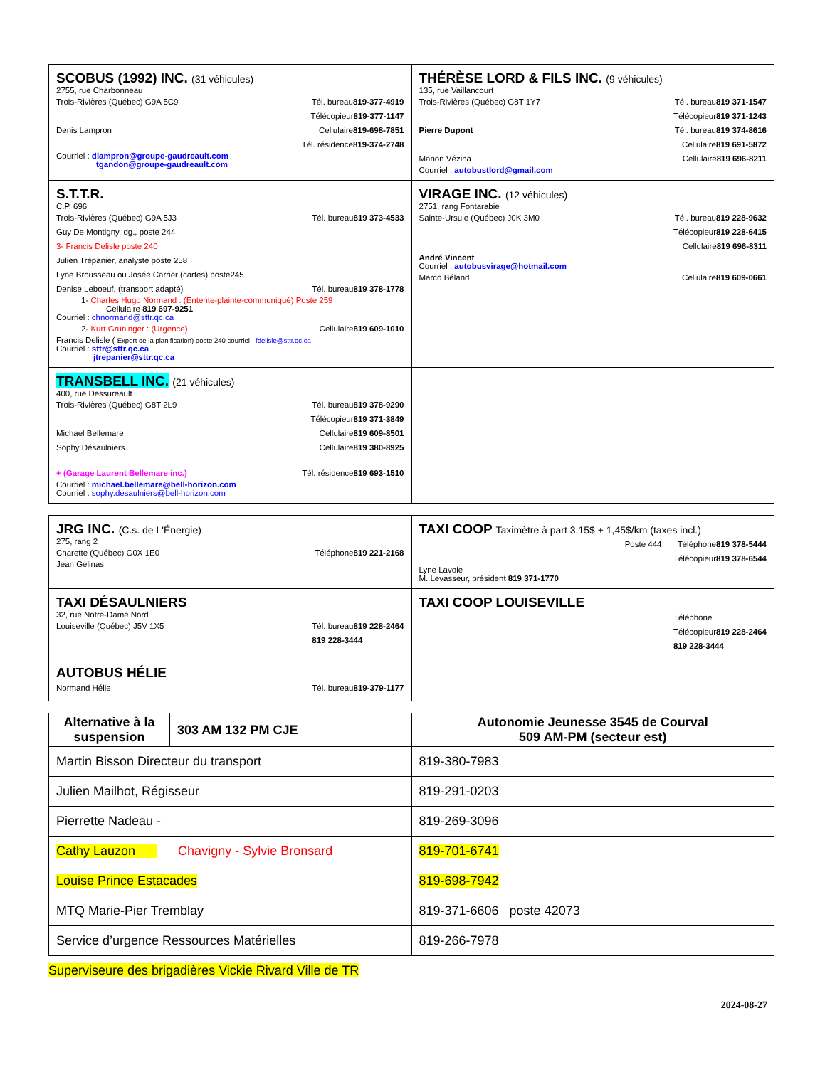| SCOBUS (1992) INC. (31 véhicules) 2755, rue Charbonneau Trois-Rivières (Québec) G9A 5C9 Tél. bureau 819-377-4919 Télécopieur 819-377-1147 Denis Lampron Cellulaire 819-698-7851 Tél. résidence 819-374-2748 Courriel : dlampron@groupe-gaudreault.com tgandon@groupe-gaudreault.com | THÉRÈSE LORD & FILS INC. (9 véhicules) 135, rue Vaillancourt Trois-Rivières (Québec) G8T 1Y7 Tél. bureau 819 371-1547 Télécopieur 819 371-1243 Pierre Dupont Tél. bureau 819 374-8616 Cellulaire 819 691-5872 Manon Vézina Cellulaire 819 696-8211 Courriel : autobustlord@gmail.com |
| S.T.T.R. C.P. 696 Trois-Rivières (Québec) G9A 5J3 Tél. bureau 819 373-4533 Guy De Montigny, dg., poste 244 3- Francis Delisle poste 240 Julien Trépanier, analyste poste 258 Lyne Brousseau ou Josée Carrier (cartes) poste245 Denise Leboeuf, (transport adapté) Tél. bureau 819 378-1778 1- Charles Hugo Normand : (Entente-plainte-communiqué) Poste 259 Cellulaire 819 697-9251 Courriel : chnormand@sttr.qc.ca 2- Kurt Gruninger : (Urgence) Cellulaire 819 609-1010 Francis Delisle ( Expert de la planification) poste 240 courriel_ fdelisle@sttr.qc.ca Courriel : sttr@sttr.qc.ca jtrepanier@sttr.qc.ca | VIRAGE INC. (12 véhicules) 2751, rang Fontarabie Sainte-Ursule (Québec) J0K 3M0 Tél. bureau 819 228-9632 Télécopieur 819 228-6415 Cellulaire 819 696-8311 André Vincent Courriel : autobusvirage@hotmail.com Marco Béland Cellulaire 819 609-0661 |
| TRANSBELL INC. (21 véhicules) 400, rue Dessureault Trois-Rivières (Québec) G8T 2L9 Tél. bureau 819 378-9290 Télécopieur 819 371-3849 Michael Bellemare Cellulaire 819 609-8501 Sophy Désaulniers Cellulaire 819 380-8925 + (Garage Laurent Bellemare inc.) Tél. résidence 819 693-1510 Courriel : michael.bellemare@bell-horizon.com Courriel : sophy.desaulniers@bell-horizon.com | |
| JRG INC. (C.s. de L'Énergie) 275, rang 2 Charette (Québec) G0X 1E0 Téléphone 819 221-2168 Jean Gélinas | TAXI COOP Taximètre à part 3,15$ + 1,45$/km (taxes incl.) Poste 444 Téléphone 819 378-5444 Télécopieur 819 378-6544 Lyne Lavoie M. Levasseur, président 819 371-1770 |
| TAXI DÉSAULNIERS 32, rue Notre-Dame Nord Louiseville (Québec) J5V 1X5 Tél. bureau 819 228-2464 819 228-3444 | TAXI COOP LOUISEVILLE Téléphone Télécopieur 819 228-2464 819 228-3444 |
| AUTOBUS HÉLIE Normand Hélie Tél. bureau 819-379-1177 | |
| / Alternative à la suspension / 303 AM 132 PM CJE / | Autonomie Jeunesse 3545 de Courval 509 AM-PM (secteur est) |
| Martin Bisson Directeur du transport | 819-380-7983 |
| Julien Mailhot, Régisseur | 819-291-0203 |
| Pierrette Nadeau - | 819-269-3096 |
| Cathy Lauzon Chavigny - Sylvie Bronsard | 819-701-6741 |
| Louise Prince Estacades | 819-698-7942 |
| MTQ Marie-Pier Tremblay | 819-371-6606 poste 42073 |
| Service d’urgence Ressources Matérielles | 819-266-7978 |
Superviseure des brigadières Vickie Rivard Ville de TR
2024-08-27